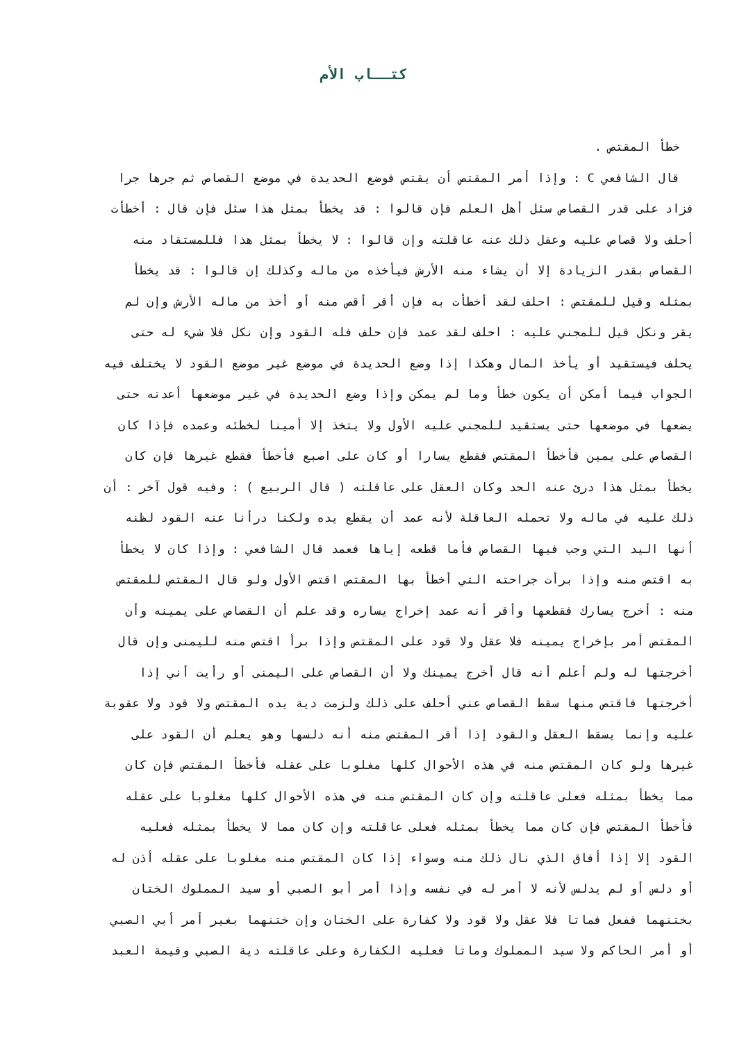كتــاب الأم
خطأ المقتص .
قال الشافعي C : وإذا أمر المقتص أن يقتص فوضع الحديدة في موضع القصاص ثم جرها جرا
فزاد على قدر القصاص سئل أهل العلم فإن قالوا : قد يخطأ بمثل هذا سئل فإن قال : أخطأت
أحلف ولا قصاص عليه وعقل ذلك عنه عاقلته وإن قالوا : لا يخطأ بمثل هذا فللمستقاد منه
القصاص بقدر الزيادة إلا أن يشاء منه الأرش فيأخذه من ماله وكذلك إن قالوا : قد يخطأ
بمثله وقيل للمقتص : احلف لقد أخطأت به فإن أقر أقص منه أو أخذ من ماله الأرش وإن لم
يقر ونكل قيل للمجني عليه : احلف لقد عمد فإن حلف فله القود وإن نكل فلا شيء له حتى
يحلف فيستقيد أو يأخذ المال وهكذا إذا وضع الحديدة في موضع غير موضع القود لا يختلف فيه
الجواب فيما أمكن أن يكون خطأ وما لم يمكن وإذا وضع الحديدة في غير موضعها أعدته حتى
يضعها في موضعها حتى يستقيد للمجني عليه الأول ولا يتخذ إلا أمينا لخطئه وعمده فإذا كان
القصاص على يمين فأخطأ المقتص فقطع يسارا أو كان على اصبع فأخطأ فقطع غيرها فإن كان
يخطأ بمثل هذا درئ عنه الحد وكان العقل على عاقلته ( قال الربيع ) : وفيه قول آخر : أن
ذلك عليه في ماله ولا تحمله العاقلة لأنه عمد أن يقطع يده ولكنا درأنا عنه القود لظنه
أنها اليد التي وجب فيها القصاص فأما قطعه إياها فعمد قال الشافعي : وإذا كان لا يخطأ
به اقتص منه وإذا برأت جراحته التي أخطأ بها المقتص اقتص الأول ولو قال المقتص للمقتص
منه : أخرج يسارك فقطعها وأقر أنه عمد إخراج يساره وقد علم أن القصاص على يمينه وأن
المقتص أمر بإخراج يمينه فلا عقل ولا قود على المقتص وإذا برأ اقتص منه لليمنى وإن قال
أخرجتها له ولم أعلم أنه قال أخرج يمينك ولا أن القصاص على اليمنى أو رأيت أني إذا
أخرجتها فاقتص منها سقط القصاص عني أحلف على ذلك ولزمت دية يده المقتص ولا قود ولا عقوبة
عليه وإنما يسقط العقل والقود إذا أقر المقتص منه أنه دلسها وهو يعلم أن القود على
غيرها ولو كان المقتص منه في هذه الأحوال كلها مغلوبا على عقله فأخطأ المقتص فإن كان
مما يخطأ بمثله فعلى عاقلته وإن كان المقتص منه في هذه الأحوال كلها مغلوبا على عقله
فأخطأ المقتص فإن كان مما يخطأ بمثله فعلى عاقلته وإن كان مما لا يخطأ بمثله فعليه
القود إلا إذا أفاق الذي نال ذلك منه وسواء إذا كان المقتص منه مغلوبا على عقله أذن له
أو دلس أو لم يدلس لأنه لا أمر له في نفسه وإذا أمر أبو الصبي أو سيد المملوك الختان
بختنهما ففعل فماتا فلا عقل ولا قود ولا كفارة على الختان وإن ختنهما بغير أمر أبي الصبي
أو أمر الحاكم ولا سيد المملوك وماتا فعليه الكفارة وعلى عاقلته دية الصبي وقيمة العبد